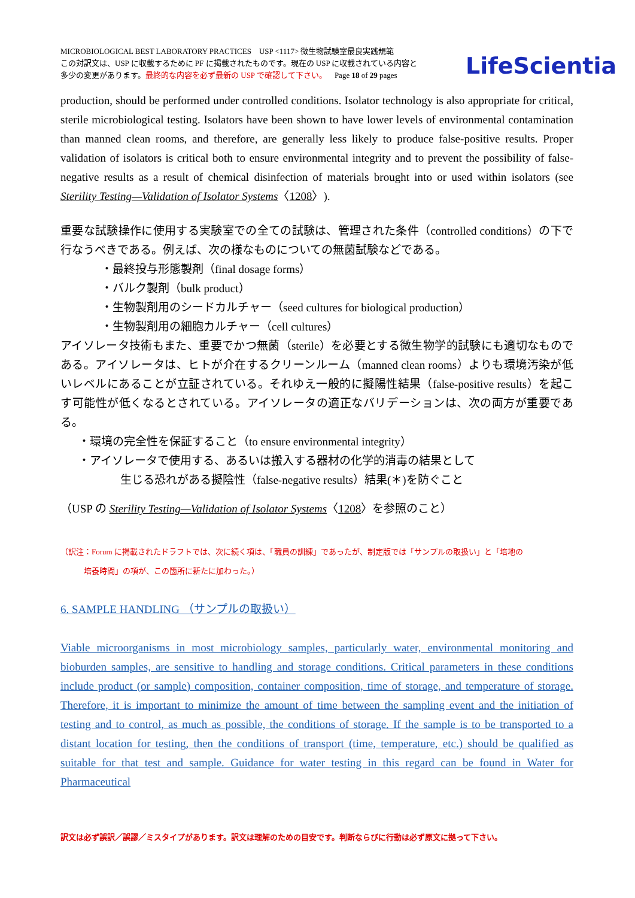MICROBIOLOGICAL BEST LABORATORY PRACTICES USP <1117> 微生物試験室最良実践規範
この対訳文は、USP に収載するために PF に掲載されたものです。現在の USP に収載されている内容と
多少の変更があります。最終的な内容を必ず最新の USP で確認して下さい。 Page 18 of 29 pages
LifeScientia
production, should be performed under controlled conditions. Isolator technology is also appropriate for critical, sterile microbiological testing. Isolators have been shown to have lower levels of environmental contamination than manned clean rooms, and therefore, are generally less likely to produce false-positive results. Proper validation of isolators is critical both to ensure environmental integrity and to prevent the possibility of false-negative results as a result of chemical disinfection of materials brought into or used within isolators (see Sterility Testing—Validation of Isolator Systems〈1208〉).
重要な試験操作に使用する実験室での全ての試験は、管理された条件（controlled conditions）の下で行なうべきである。例えば、次の様なものについての無菌試験などである。
・最終投与形態製剤（final dosage forms）
・バルク製剤（bulk product）
・生物製剤用のシードカルチャー（seed cultures for biological production）
・生物製剤用の細胞カルチャー（cell cultures）
アイソレータ技術もまた、重要でかつ無菌（sterile）を必要とする微生物学的試験にも適切なものである。アイソレータは、ヒトが介在するクリーンルーム（manned clean rooms）よりも環境汚染が低いレベルにあることが立証されている。それゆえ一般的に擬陽性結果（false-positive results）を起こす可能性が低くなるとされている。アイソレータの適正なバリデーションは、次の両方が重要である。
・環境の完全性を保証すること（to ensure environmental integrity）
・アイソレータで使用する、あるいは搬入する器材の化学的消毒の結果として
生じる恐れがある擬陰性（false-negative results）結果(＊)を防ぐこと
（USP の Sterility Testing—Validation of Isolator Systems〈1208〉を参照のこと）
（訳注：Forum に掲載されたドラフトでは、次に続く項は、「職員の訓練」であったが、制定版では「サンプルの取扱い」と「培地の
培養時間」の項が、この箇所に新たに加わった。）
6. SAMPLE HANDLING （サンプルの取扱い）
Viable microorganisms in most microbiology samples, particularly water, environmental monitoring and bioburden samples, are sensitive to handling and storage conditions. Critical parameters in these conditions include product (or sample) composition, container composition, time of storage, and temperature of storage. Therefore, it is important to minimize the amount of time between the sampling event and the initiation of testing and to control, as much as possible, the conditions of storage. If the sample is to be transported to a distant location for testing, then the conditions of transport (time, temperature, etc.) should be qualified as suitable for that test and sample. Guidance for water testing in this regard can be found in Water for Pharmaceutical
訳文は必ず誤訳／誤謬／ミスタイプがあります。訳文は理解のための目安です。判断ならびに行動は必ず原文に拠って下さい。